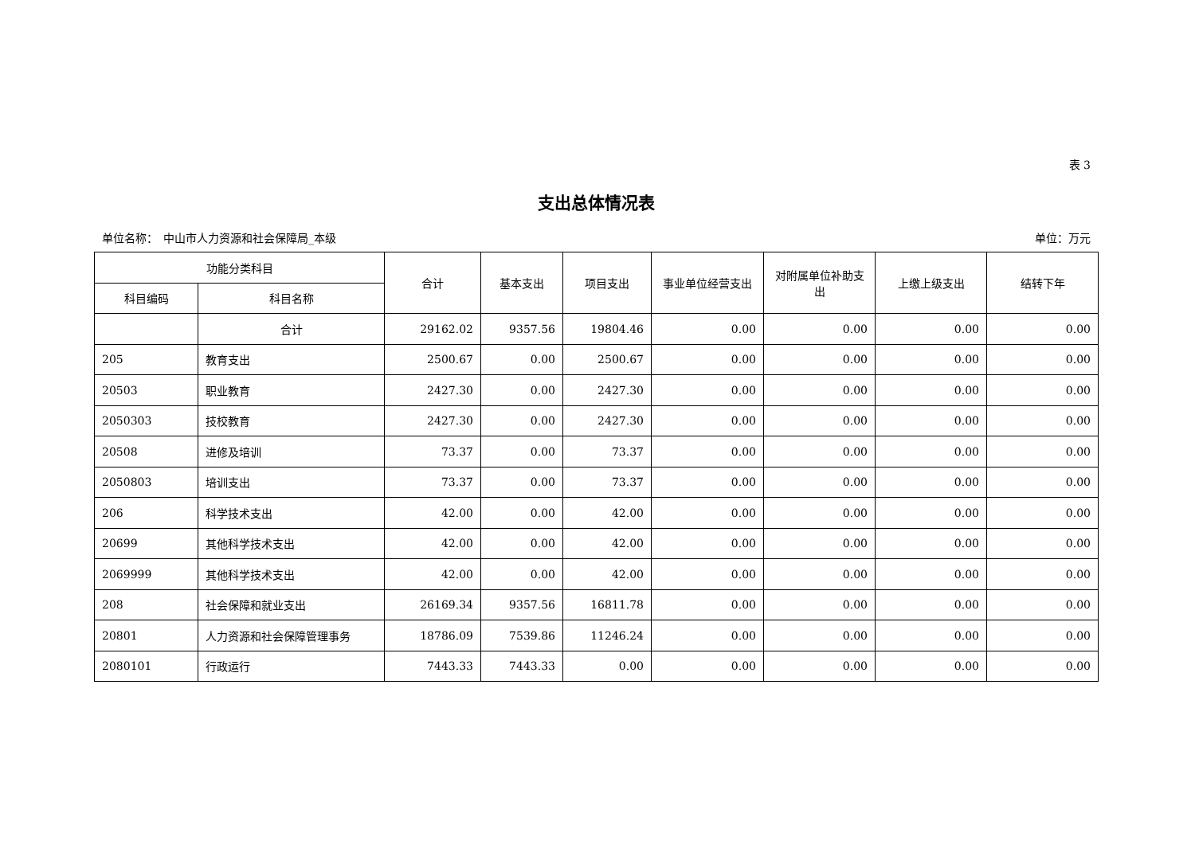表 3
支出总体情况表
单位名称：　中山市人力资源和社会保障局_本级 单位：万元
| 功能分类科目 | | 合计 | 基本支出 | 项目支出 | 事业单位经营支出 | 对附属单位补助支出 | 上缴上级支出 | 结转下年 |
| --- | --- | --- | --- | --- | --- | --- | --- | --- |
| 科目编码 | 科目名称 | | | | | | | |
| | 合计 | 29162.02 | 9357.56 | 19804.46 | 0.00 | 0.00 | 0.00 | 0.00 |
| 205 | 教育支出 | 2500.67 | 0.00 | 2500.67 | 0.00 | 0.00 | 0.00 | 0.00 |
| 20503 | 职业教育 | 2427.30 | 0.00 | 2427.30 | 0.00 | 0.00 | 0.00 | 0.00 |
| 2050303 | 技校教育 | 2427.30 | 0.00 | 2427.30 | 0.00 | 0.00 | 0.00 | 0.00 |
| 20508 | 进修及培训 | 73.37 | 0.00 | 73.37 | 0.00 | 0.00 | 0.00 | 0.00 |
| 2050803 | 培训支出 | 73.37 | 0.00 | 73.37 | 0.00 | 0.00 | 0.00 | 0.00 |
| 206 | 科学技术支出 | 42.00 | 0.00 | 42.00 | 0.00 | 0.00 | 0.00 | 0.00 |
| 20699 | 其他科学技术支出 | 42.00 | 0.00 | 42.00 | 0.00 | 0.00 | 0.00 | 0.00 |
| 2069999 | 其他科学技术支出 | 42.00 | 0.00 | 42.00 | 0.00 | 0.00 | 0.00 | 0.00 |
| 208 | 社会保障和就业支出 | 26169.34 | 9357.56 | 16811.78 | 0.00 | 0.00 | 0.00 | 0.00 |
| 20801 | 人力资源和社会保障管理事务 | 18786.09 | 7539.86 | 11246.24 | 0.00 | 0.00 | 0.00 | 0.00 |
| 2080101 | 行政运行 | 7443.33 | 7443.33 | 0.00 | 0.00 | 0.00 | 0.00 | 0.00 |